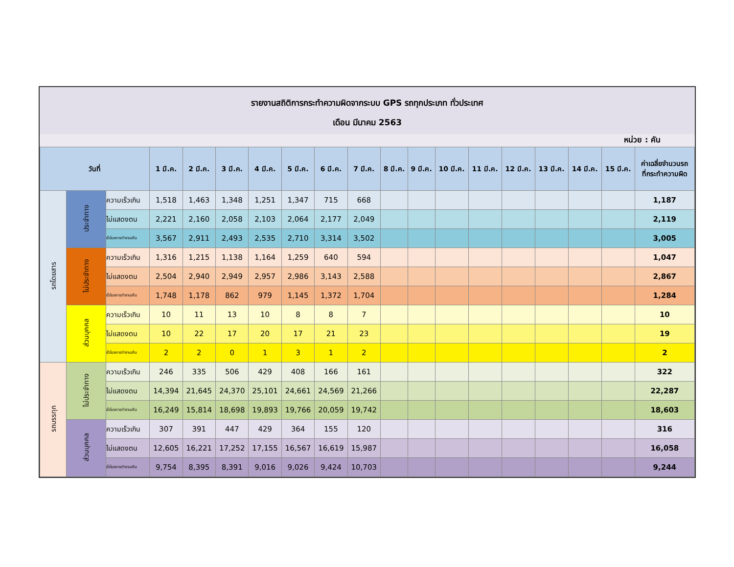รายงานสถิติการกระทำความผิดจากระบบ GPS รถทุกประเภท ทั่วประเทศ
เดือน มีนาคม 2563
หน่วย : คัน
| วันที่ | | | 1 มี.ค. | 2 มี.ค. | 3 มี.ค. | 4 มี.ค. | 5 มี.ค. | 6 มี.ค. | 7 มี.ค. | 8 มี.ค. | 9 มี.ค. | 10 มี.ค. | 11 มี.ค. | 12 มี.ค. | 13 มี.ค. | 14 มี.ค. | 15 มี.ค. | ค่าเฉลี่ยจำนวนรถ ที่กระทำความผิด |
| --- | --- | --- | --- | --- | --- | --- | --- | --- | --- | --- | --- | --- | --- | --- | --- | --- | --- | --- |
| รถโดยสาร | ประจำทาง | ความเร็วเกิน | 1,518 | 1,463 | 1,348 | 1,251 | 1,347 | 715 | 668 | | | | | | | | | 1,187 |
| | | ไม่แสดงตน | 2,221 | 2,160 | 2,058 | 2,103 | 2,064 | 2,177 | 2,049 | | | | | | | | | 2,119 |
| | | ชั่วโมงการทำงานเกิน | 3,567 | 2,911 | 2,493 | 2,535 | 2,710 | 3,314 | 3,502 | | | | | | | | | 3,005 |
| | ไม่ประจำทาง | ความเร็วเกิน | 1,316 | 1,215 | 1,138 | 1,164 | 1,259 | 640 | 594 | | | | | | | | | 1,047 |
| | | ไม่แสดงตน | 2,504 | 2,940 | 2,949 | 2,957 | 2,986 | 3,143 | 2,588 | | | | | | | | | 2,867 |
| | | ชั่วโมงการทำงานเกิน | 1,748 | 1,178 | 862 | 979 | 1,145 | 1,372 | 1,704 | | | | | | | | | 1,284 |
| | ส่วนบุคคล | ความเร็วเกิน | 10 | 11 | 13 | 10 | 8 | 8 | 7 | | | | | | | | | 10 |
| | | ไม่แสดงตน | 10 | 22 | 17 | 20 | 17 | 21 | 23 | | | | | | | | | 19 |
| | | ชั่วโมงการทำงานเกิน | 2 | 2 | 0 | 1 | 3 | 1 | 2 | | | | | | | | | 2 |
| รถบรรทุก | ไม่ประจำทาง | ความเร็วเกิน | 246 | 335 | 506 | 429 | 408 | 166 | 161 | | | | | | | | | 322 |
| | | ไม่แสดงตน | 14,394 | 21,645 | 24,370 | 25,101 | 24,661 | 24,569 | 21,266 | | | | | | | | | 22,287 |
| | | ชั่วโมงการทำงานเกิน | 16,249 | 15,814 | 18,698 | 19,893 | 19,766 | 20,059 | 19,742 | | | | | | | | | 18,603 |
| | ส่วนบุคคล | ความเร็วเกิน | 307 | 391 | 447 | 429 | 364 | 155 | 120 | | | | | | | | | 316 |
| | | ไม่แสดงตน | 12,605 | 16,221 | 17,252 | 17,155 | 16,567 | 16,619 | 15,987 | | | | | | | | | 16,058 |
| | | ชั่วโมงการทำงานเกิน | 9,754 | 8,395 | 8,391 | 9,016 | 9,026 | 9,424 | 10,703 | | | | | | | | | 9,244 |